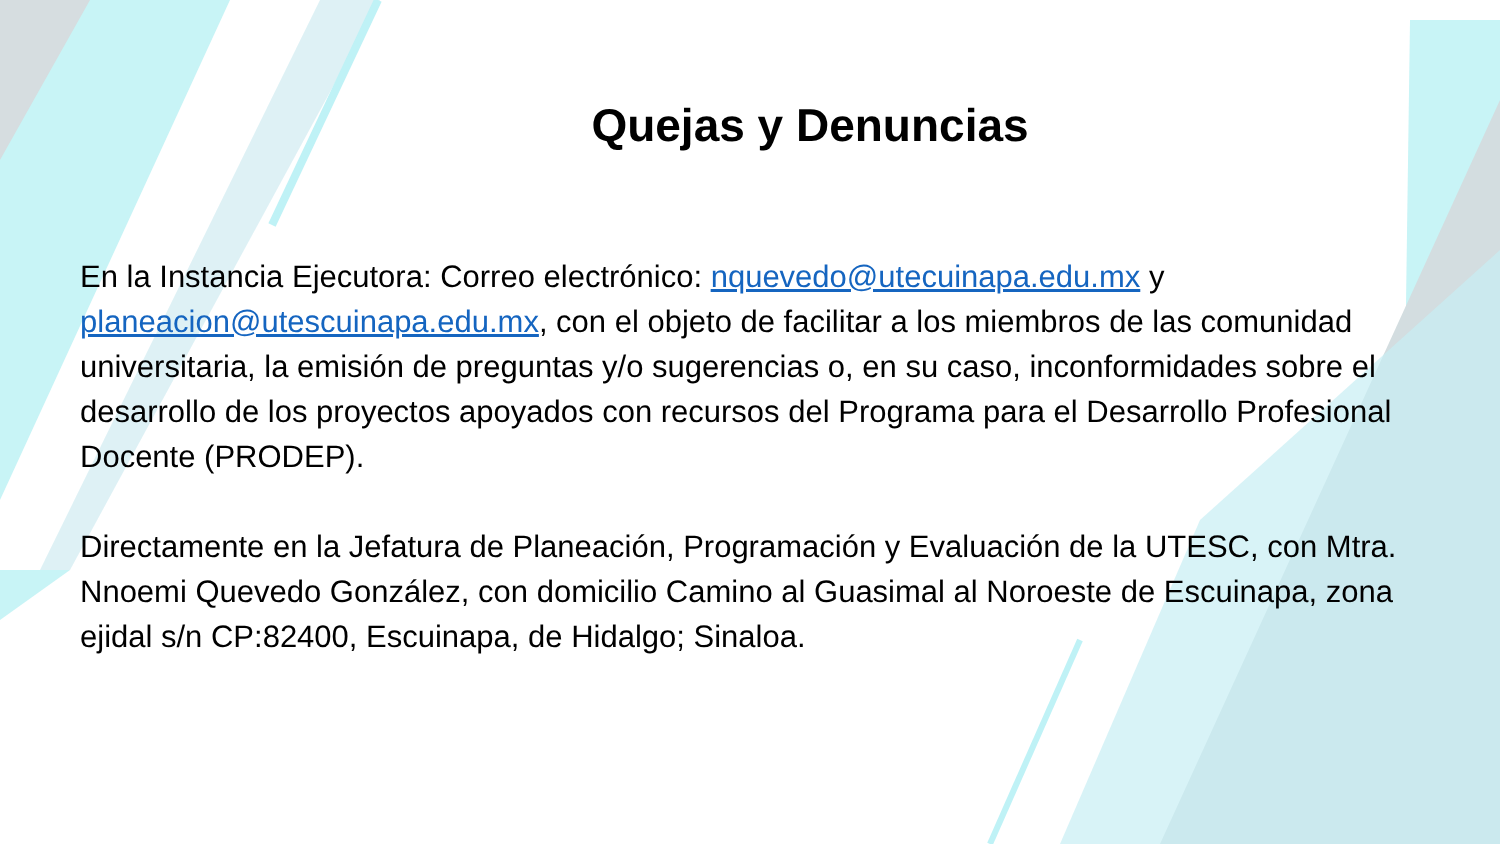Quejas y Denuncias
En la Instancia Ejecutora: Correo electrónico: nquevedo@utecuinapa.edu.mx y planeacion@utescuinapa.edu.mx, con el objeto de facilitar a los miembros de las comunidad universitaria, la emisión de preguntas y/o sugerencias o, en su caso, inconformidades sobre el desarrollo de los proyectos apoyados con recursos del Programa para el Desarrollo Profesional Docente (PRODEP).
Directamente en la Jefatura de Planeación, Programación y Evaluación de la UTESC, con Mtra. Nnoemi Quevedo González, con domicilio Camino al Guasimal al Noroeste de Escuinapa, zona ejidal s/n CP:82400, Escuinapa, de Hidalgo; Sinaloa.